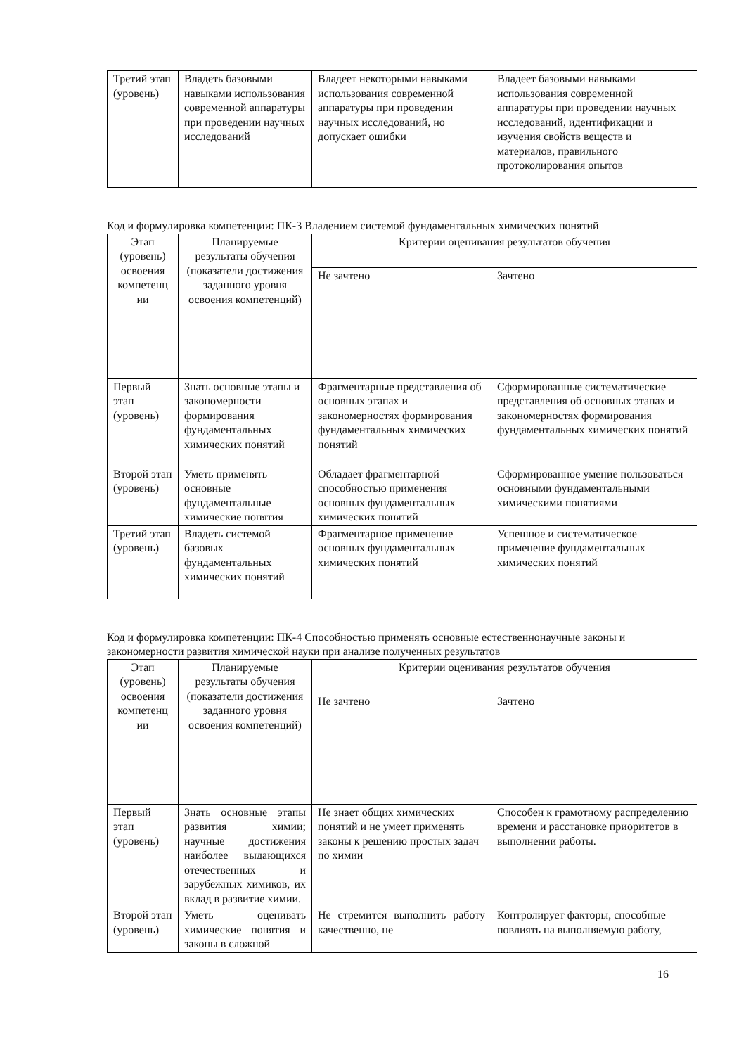| Третий этап (уровень) | Владеть базовыми навыками использования современной аппаратуры при проведении научных исследований | Владеет некоторыми навыками использования современной аппаратуры при проведении научных исследований, но допускает ошибки | Владеет базовыми навыками использования современной аппаратуры при проведении научных исследований, идентификации и изучения свойств веществ и материалов, правильного протоколирования опытов |
Код и формулировка компетенции: ПК-3 Владением системой фундаментальных химических понятий
| Этап (уровень) освоения компетенц ии | Планируемые результаты обучения (показатели достижения заданного уровня освоения компетенций) | Критерии оценивания результатов обучения | |
| --- | --- | --- | --- |
| | | Не зачтено | Зачтено |
| Первый этап (уровень) | Знать основные этапы и закономерности формирования фундаментальных химических понятий | Фрагментарные представления об основных этапах и закономерностях формирования фундаментальных химических понятий | Сформированные систематические представления об основных этапах и закономерностях формирования фундаментальных химических понятий |
| Второй этап (уровень) | Уметь применять основные фундаментальные химические понятия | Обладает фрагментарной способностью применения основных фундаментальных химических понятий | Сформированное умение пользоваться основными фундаментальными химическими понятиями |
| Третий этап (уровень) | Владеть системой базовых фундаментальных химических понятий | Фрагментарное применение основных фундаментальных химических понятий | Успешное и систематическое применение фундаментальных химических понятий |
Код и формулировка компетенции: ПК-4 Способностью применять основные естественнонаучные законы и закономерности развития химической науки при анализе полученных результатов
| Этап (уровень) освоения компетенц ии | Планируемые результаты обучения (показатели достижения заданного уровня освоения компетенций) | Критерии оценивания результатов обучения | |
| --- | --- | --- | --- |
| | | Не зачтено | Зачтено |
| Первый этап (уровень) | Знать основные этапы развития химии; научные достижения наиболее выдающихся отечественных и зарубежных химиков, их вклад в развитие химии. | Не знает общих химических понятий и не умеет применять законы к решению простых задач по химии | Способен к грамотному распределению времени и расстановке приоритетов в выполнении работы. |
| Второй этап (уровень) | Уметь оценивать химические понятия и законы в сложной | Не стремится выполнить работу качественно, не | Контролирует факторы, способные повлиять на выполняемую работу, |
16